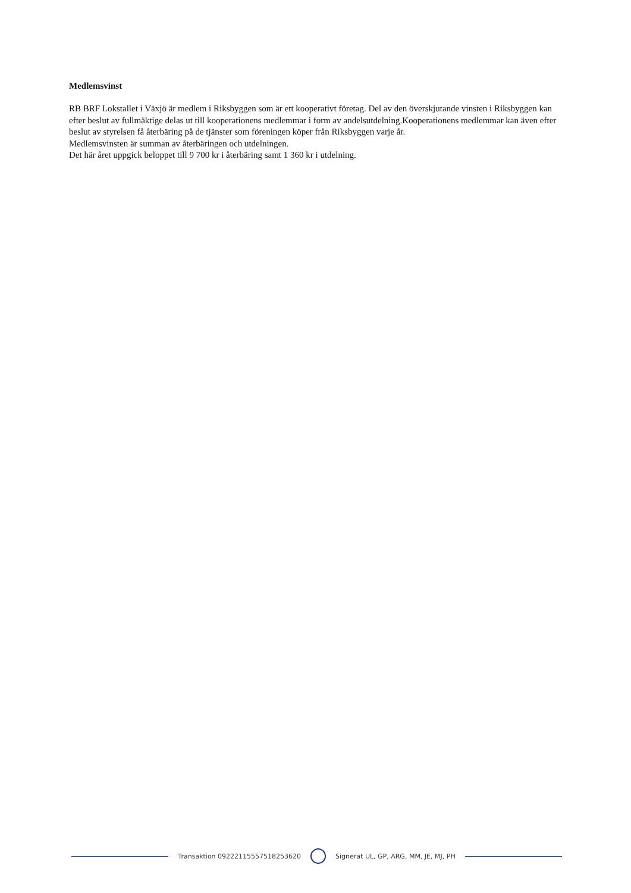Medlemsvinst
RB BRF Lokstallet i Växjö är medlem i Riksbyggen som är ett kooperativt företag. Del av den överskjutande vinsten i Riksbyggen kan efter beslut av fullmäktige delas ut till kooperationens medlemmar i form av andelsutdelning.Kooperationens medlemmar kan även efter beslut av styrelsen få återbäring på de tjänster som föreningen köper från Riksbyggen varje år.
Medlemsvinsten är summan av återbäringen och utdelningen.
Det här året uppgick beloppet till 9 700 kr i återbäring samt 1 360 kr i utdelning.
Transaktion 09222115557518253620
Signerat UL, GP, ARG, MM, JE, MJ, PH